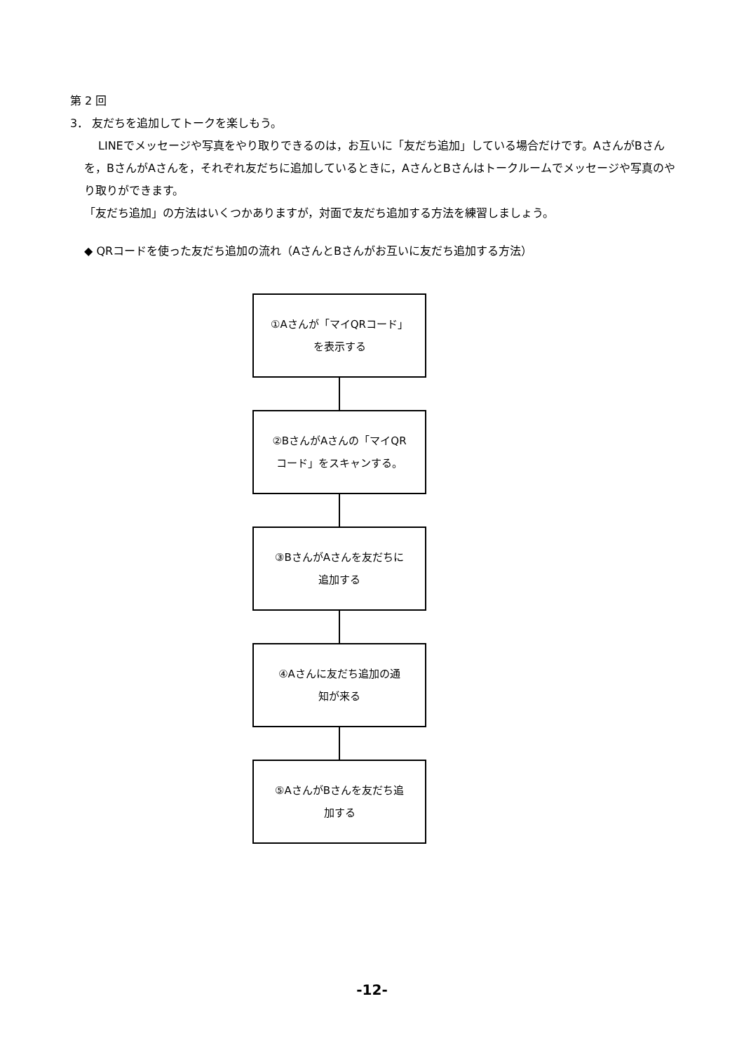第 2 回
3． 友だちを追加してトークを楽しもう。
LINEでメッセージや写真をやり取りできるのは，お互いに「友だち追加」している場合だけです。AさんがBさんを，BさんがAさんを，それぞれ友だちに追加しているときに，AさんとBさんはトークルームでメッセージや写真のやり取りができます。
「友だち追加」の方法はいくつかありますが，対面で友だち追加する方法を練習しましょう。
◆ QRコードを使った友だち追加の流れ（AさんとBさんがお互いに友だち追加する方法）
①Aさんが「マイQRコード」
を表示する
②BさんがAさんの「マイQR
コード」をスキャンする。
③BさんがAさんを友だちに
追加する
④Aさんに友だち追加の通
知が来る
⑤AさんがBさんを友だち追
加する
-12-